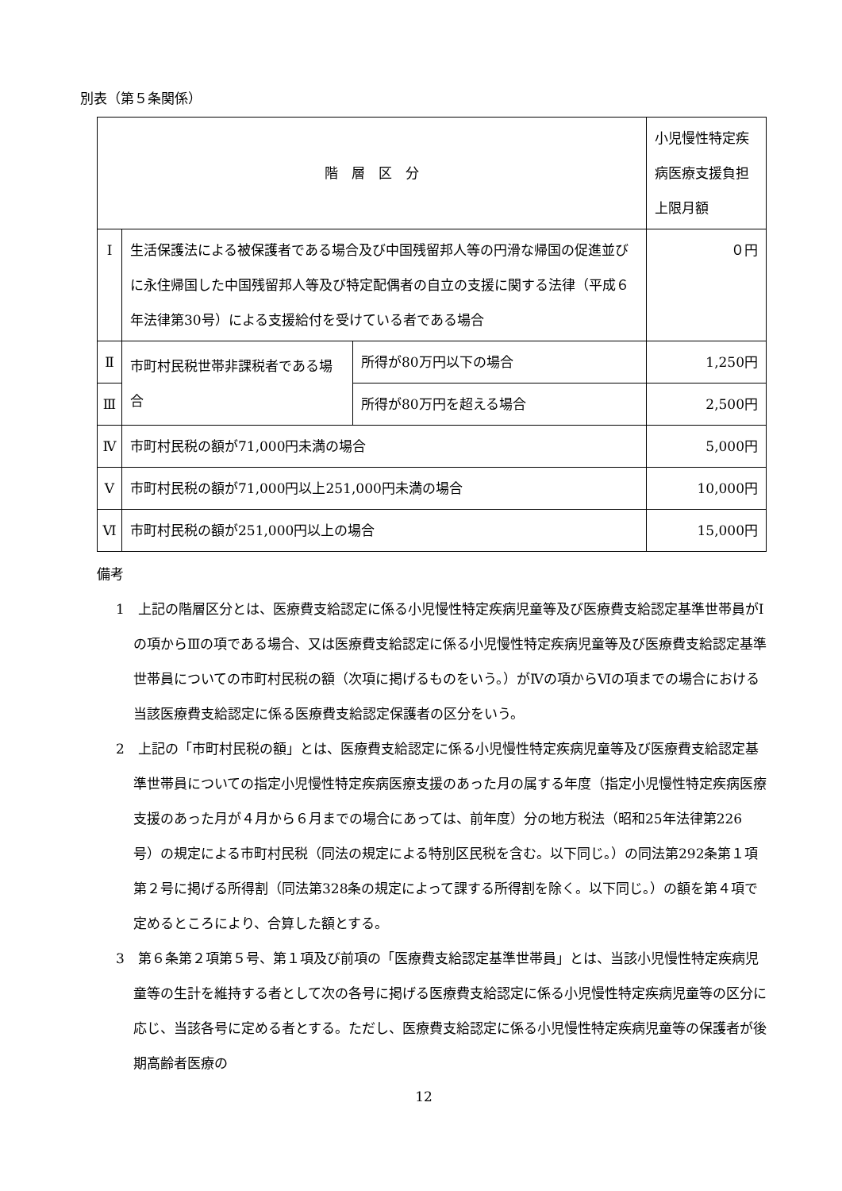別表（第５条関係）
| 階 層 区 分 | | | 小児慢性特定疾病医療支援負担上限月額 |
| --- | --- | --- | --- |
| Ⅰ | 生活保護法による被保護者である場合及び中国残留邦人等の円滑な帰国の促進並びに永住帰国した中国残留邦人等及び特定配偶者の自立の支援に関する法律（平成６年法律第30号）による支援給付を受けている者である場合 | | ０円 |
| Ⅱ | 市町村民税世帯非課税者である場合 | 所得が80万円以下の場合 | 1,250円 |
| Ⅲ | | 所得が80万円を超える場合 | 2,500円 |
| Ⅳ | 市町村民税の額が71,000円未満の場合 | | 5,000円 |
| Ⅴ | 市町村民税の額が71,000円以上251,000円未満の場合 | | 10,000円 |
| Ⅵ | 市町村民税の額が251,000円以上の場合 | | 15,000円 |
備考
1　上記の階層区分とは、医療費支給認定に係る小児慢性特定疾病児童等及び医療費支給認定基準世帯員がⅠの項からⅢの項である場合、又は医療費支給認定に係る小児慢性特定疾病児童等及び医療費支給認定基準世帯員についての市町村民税の額（次項に掲げるものをいう。）がⅣの項からⅥの項までの場合における当該医療費支給認定に係る医療費支給認定保護者の区分をいう。
2　上記の「市町村民税の額」とは、医療費支給認定に係る小児慢性特定疾病児童等及び医療費支給認定基準世帯員についての指定小児慢性特定疾病医療支援のあった月の属する年度（指定小児慢性特定疾病医療支援のあった月が４月から６月までの場合にあっては、前年度）分の地方税法（昭和25年法律第226号）の規定による市町村民税（同法の規定による特別区民税を含む。以下同じ。）の同法第292条第１項第２号に掲げる所得割（同法第328条の規定によって課する所得割を除く。以下同じ。）の額を第４項で定めるところにより、合算した額とする。
3　第６条第２項第５号、第１項及び前項の「医療費支給認定基準世帯員」とは、当該小児慢性特定疾病児童等の生計を維持する者として次の各号に掲げる医療費支給認定に係る小児慢性特定疾病児童等の区分に応じ、当該各号に定める者とする。ただし、医療費支給認定に係る小児慢性特定疾病児童等の保護者が後期高齢者医療の
12